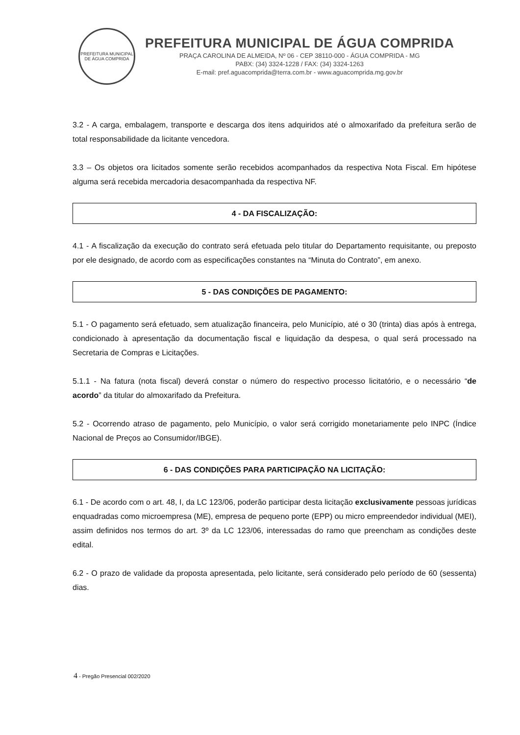PREFEITURA MUNICIPAL DE ÁGUA COMPRIDA
PREFEITURA MUNICIPAL DE ÁGUA COMPRIDA
PRAÇA CAROLINA DE ALMEIDA, Nº 06 - CEP 38110-000 - ÁGUA COMPRIDA - MG
PABX: (34) 3324-1228 / FAX: (34) 3324-1263
E-mail: pref.aguacomprida@terra.com.br - www.aguacomprida.mg.gov.br
3.2 - A carga, embalagem, transporte e descarga dos itens adquiridos até o almoxarifado da prefeitura serão de total responsabilidade da licitante vencedora.
3.3 – Os objetos ora licitados somente serão recebidos acompanhados da respectiva Nota Fiscal. Em hipótese alguma será recebida mercadoria desacompanhada da respectiva NF.
4 - DA FISCALIZAÇÃO:
4.1 - A fiscalização da execução do contrato será efetuada pelo titular do Departamento requisitante, ou preposto por ele designado, de acordo com as especificações constantes na “Minuta do Contrato”, em anexo.
5 - DAS CONDIÇÕES DE PAGAMENTO:
5.1 - O pagamento será efetuado, sem atualização financeira, pelo Município, até o 30 (trinta) dias após à entrega, condicionado à apresentação da documentação fiscal e liquidação da despesa, o qual será processado na Secretaria de Compras e Licitações.
5.1.1 - Na fatura (nota fiscal) deverá constar o número do respectivo processo licitatório, e o necessário “de acordo” da titular do almoxarifado da Prefeitura.
5.2 - Ocorrendo atraso de pagamento, pelo Município, o valor será corrigido monetariamente pelo INPC (Índice Nacional de Preços ao Consumidor/IBGE).
6 - DAS CONDIÇÕES PARA PARTICIPAÇÃO NA LICITAÇÃO:
6.1 - De acordo com o art. 48, I, da LC 123/06, poderão participar desta licitação exclusivamente pessoas jurídicas enquadradas como microempresa (ME), empresa de pequeno porte (EPP) ou micro empreendedor individual (MEI), assim definidos nos termos do art. 3º da LC 123/06, interessadas do ramo que preencham as condições deste edital.
6.2 - O prazo de validade da proposta apresentada, pelo licitante, será considerado pelo período de 60 (sessenta) dias.
4 - Pregão Presencial 002/2020